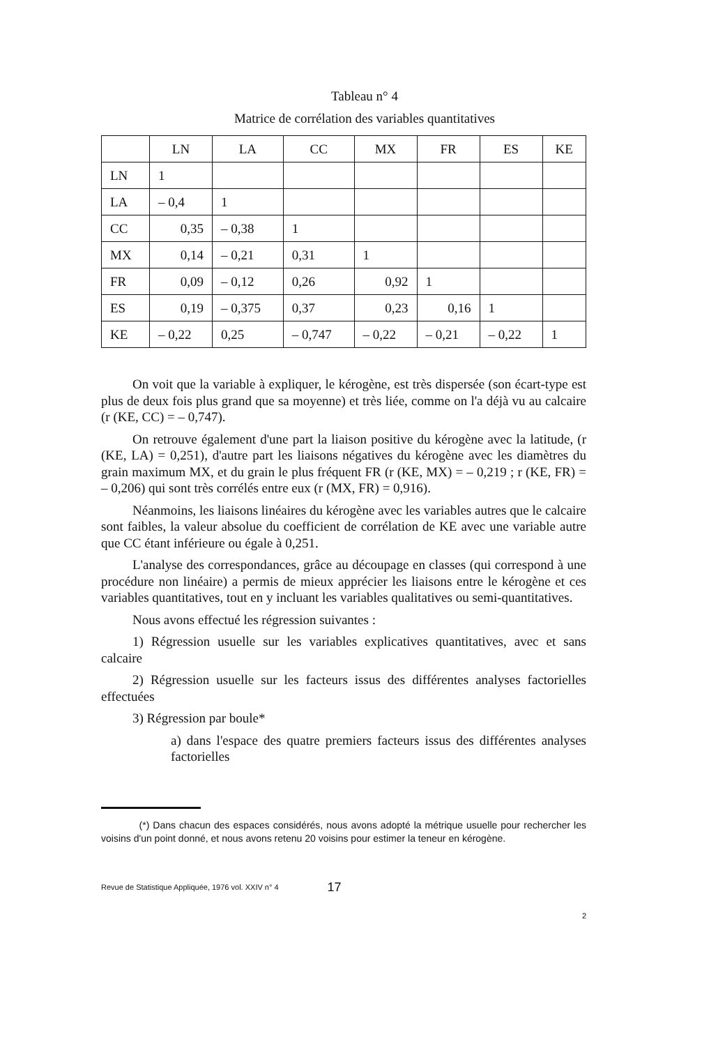Tableau n° 4
Matrice de corrélation des variables quantitatives
| | LN | LA | CC | MX | FR | ES | KE |
| --- | --- | --- | --- | --- | --- | --- | --- |
| LN | 1 | | | | | | |
| LA | – 0,4 | 1 | | | | | |
| CC | 0,35 | – 0,38 | 1 | | | | |
| MX | 0,14 | – 0,21 | 0,31 | 1 | | | |
| FR | 0,09 | – 0,12 | 0,26 | 0,92 | 1 | | |
| ES | 0,19 | – 0,375 | 0,37 | 0,23 | 0,16 | 1 | |
| KE | – 0,22 | 0,25 | – 0,747 | – 0,22 | – 0,21 | – 0,22 | 1 |
On voit que la variable à expliquer, le kérogène, est très dispersée (son écart-type est plus de deux fois plus grand que sa moyenne) et très liée, comme on l'a déjà vu au calcaire (r (KE, CC) = – 0,747).
On retrouve également d'une part la liaison positive du kérogène avec la latitude, (r (KE, LA) = 0,251), d'autre part les liaisons négatives du kérogène avec les diamètres du grain maximum MX, et du grain le plus fréquent FR (r (KE, MX) = – 0,219 ; r (KE, FR) = – 0,206) qui sont très corrélés entre eux (r (MX, FR) = 0,916).
Néanmoins, les liaisons linéaires du kérogène avec les variables autres que le calcaire sont faibles, la valeur absolue du coefficient de corrélation de KE avec une variable autre que CC étant inférieure ou égale à 0,251.
L'analyse des correspondances, grâce au découpage en classes (qui correspond à une procédure non linéaire) a permis de mieux apprécier les liaisons entre le kérogène et ces variables quantitatives, tout en y incluant les variables qualitatives ou semi-quantitatives.
Nous avons effectué les régression suivantes :
1) Régression usuelle sur les variables explicatives quantitatives, avec et sans calcaire
2) Régression usuelle sur les facteurs issus des différentes analyses factorielles effectuées
3) Régression par boule*
a) dans l'espace des quatre premiers facteurs issus des différentes analyses factorielles
(*) Dans chacun des espaces considérés, nous avons adopté la métrique usuelle pour rechercher les voisins d'un point donné, et nous avons retenu 20 voisins pour estimer la teneur en kérogène.
Revue de Statistique Appliquée, 1976 vol. XXIV n° 4 17
2